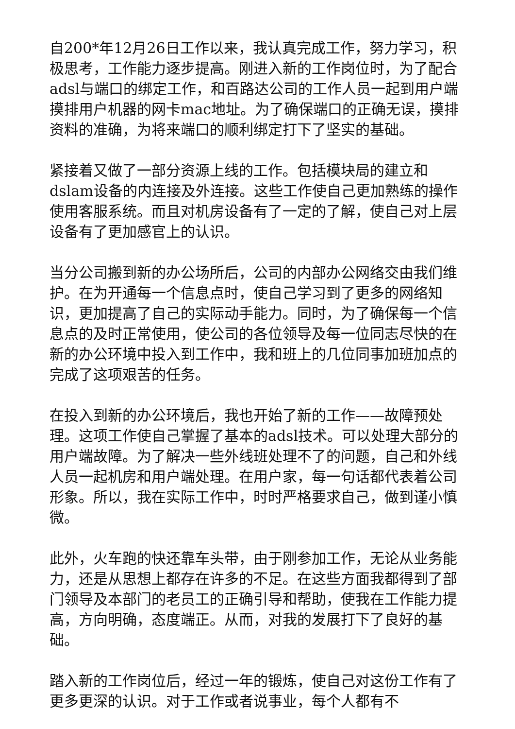自200*年12月26日工作以来，我认真完成工作，努力学习，积极思考，工作能力逐步提高。刚进入新的工作岗位时，为了配合adsl与端口的绑定工作，和百路达公司的工作人员一起到用户端摸排用户机器的网卡mac地址。为了确保端口的正确无误，摸排资料的准确，为将来端口的顺利绑定打下了坚实的基础。
紧接着又做了一部分资源上线的工作。包括模块局的建立和dslam设备的内连接及外连接。这些工作使自己更加熟练的操作使用客服系统。而且对机房设备有了一定的了解，使自己对上层设备有了更加感官上的认识。
当分公司搬到新的办公场所后，公司的内部办公网络交由我们维护。在为开通每一个信息点时，使自己学习到了更多的网络知识，更加提高了自己的实际动手能力。同时，为了确保每一个信息点的及时正常使用，使公司的各位领导及每一位同志尽快的在新的办公环境中投入到工作中，我和班上的几位同事加班加点的完成了这项艰苦的任务。
在投入到新的办公环境后，我也开始了新的工作——故障预处理。这项工作使自己掌握了基本的adsl技术。可以处理大部分的用户端故障。为了解决一些外线班处理不了的问题，自己和外线人员一起机房和用户端处理。在用户家，每一句话都代表着公司形象。所以，我在实际工作中，时时严格要求自己，做到谨小慎微。
此外，火车跑的快还靠车头带，由于刚参加工作，无论从业务能力，还是从思想上都存在许多的不足。在这些方面我都得到了部门领导及本部门的老员工的正确引导和帮助，使我在工作能力提高，方向明确，态度端正。从而，对我的发展打下了良好的基础。
踏入新的工作岗位后，经过一年的锻炼，使自己对这份工作有了更多更深的认识。对于工作或者说事业，每个人都有不